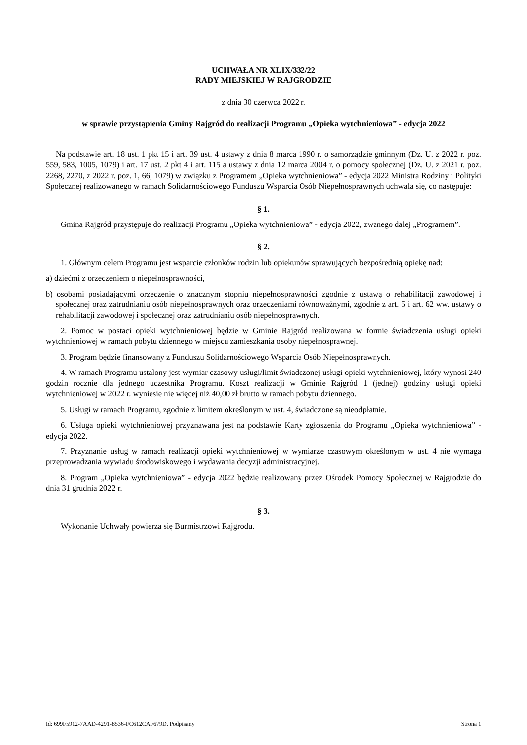UCHWAŁA NR XLIX/332/22
RADY MIEJSKIEJ W RAJGRODZIE
z dnia 30 czerwca 2022 r.
w sprawie przystąpienia Gminy Rajgród do realizacji Programu „Opieka wytchnieniowa” - edycja 2022
Na podstawie art. 18 ust. 1 pkt 15 i art. 39 ust. 4 ustawy z dnia 8 marca 1990 r. o samorządzie gminnym (Dz. U. z 2022 r. poz. 559, 583, 1005, 1079) i art. 17 ust. 2 pkt 4 i art. 115 a ustawy z dnia 12 marca 2004 r. o pomocy społecznej (Dz. U. z 2021 r. poz. 2268, 2270, z 2022 r. poz. 1, 66, 1079) w związku z Programem „Opieka wytchnieniowa” - edycja 2022 Ministra Rodziny i Polityki Społecznej realizowanego w ramach Solidarnościowego Funduszu Wsparcia Osób Niepełnosprawnych uchwala się, co następuje:
§ 1.
Gmina Rajgród przystępuje do realizacji Programu „Opieka wytchnieniowa” - edycja 2022, zwanego dalej „Programem”.
§ 2.
1. Głównym celem Programu jest wsparcie członków rodzin lub opiekunów sprawujących bezpośrednią opiekę nad:
a) dziećmi z orzeczeniem o niepełnosprawności,
b) osobami posiadającymi orzeczenie o znacznym stopniu niepełnosprawności zgodnie z ustawą o rehabilitacji zawodowej i społecznej oraz zatrudnianiu osób niepełnosprawnych oraz orzeczeniami równoważnymi, zgodnie z art. 5 i art. 62 ww. ustawy o rehabilitacji zawodowej i społecznej oraz zatrudnianiu osób niepełnosprawnych.
2. Pomoc w postaci opieki wytchnieniowej będzie w Gminie Rajgród realizowana w formie świadczenia usługi opieki wytchnieniowej w ramach pobytu dziennego w miejscu zamieszkania osoby niepełnosprawnej.
3. Program będzie finansowany z Funduszu Solidarnościowego Wsparcia Osób Niepełnosprawnych.
4. W ramach Programu ustalony jest wymiar czasowy usługi/limit świadczonej usługi opieki wytchnieniowej, który wynosi 240 godzin rocznie dla jednego uczestnika Programu. Koszt realizacji w Gminie Rajgród 1 (jednej) godziny usługi opieki wytchnieniowej w 2022 r. wyniesie nie więcej niż 40,00 zł brutto w ramach pobytu dziennego.
5. Usługi w ramach Programu, zgodnie z limitem określonym w ust. 4, świadczone są nieodpłatnie.
6. Usługa opieki wytchnieniowej przyznawana jest na podstawie Karty zgłoszenia do Programu „Opieka wytchnieniowa” - edycja 2022.
7. Przyznanie usług w ramach realizacji opieki wytchnieniowej w wymiarze czasowym określonym w ust. 4 nie wymaga przeprowadzania wywiadu środowiskowego i wydawania decyzji administracyjnej.
8. Program „Opieka wytchnieniowa” - edycja 2022 będzie realizowany przez Ośrodek Pomocy Społecznej w Rajgrodzie do dnia 31 grudnia 2022 r.
§ 3.
Wykonanie Uchwały powierza się Burmistrzowi Rajgrodu.
Id: 699F5912-7AAD-4291-8536-FC612CAF679D. Podpisany Strona 1